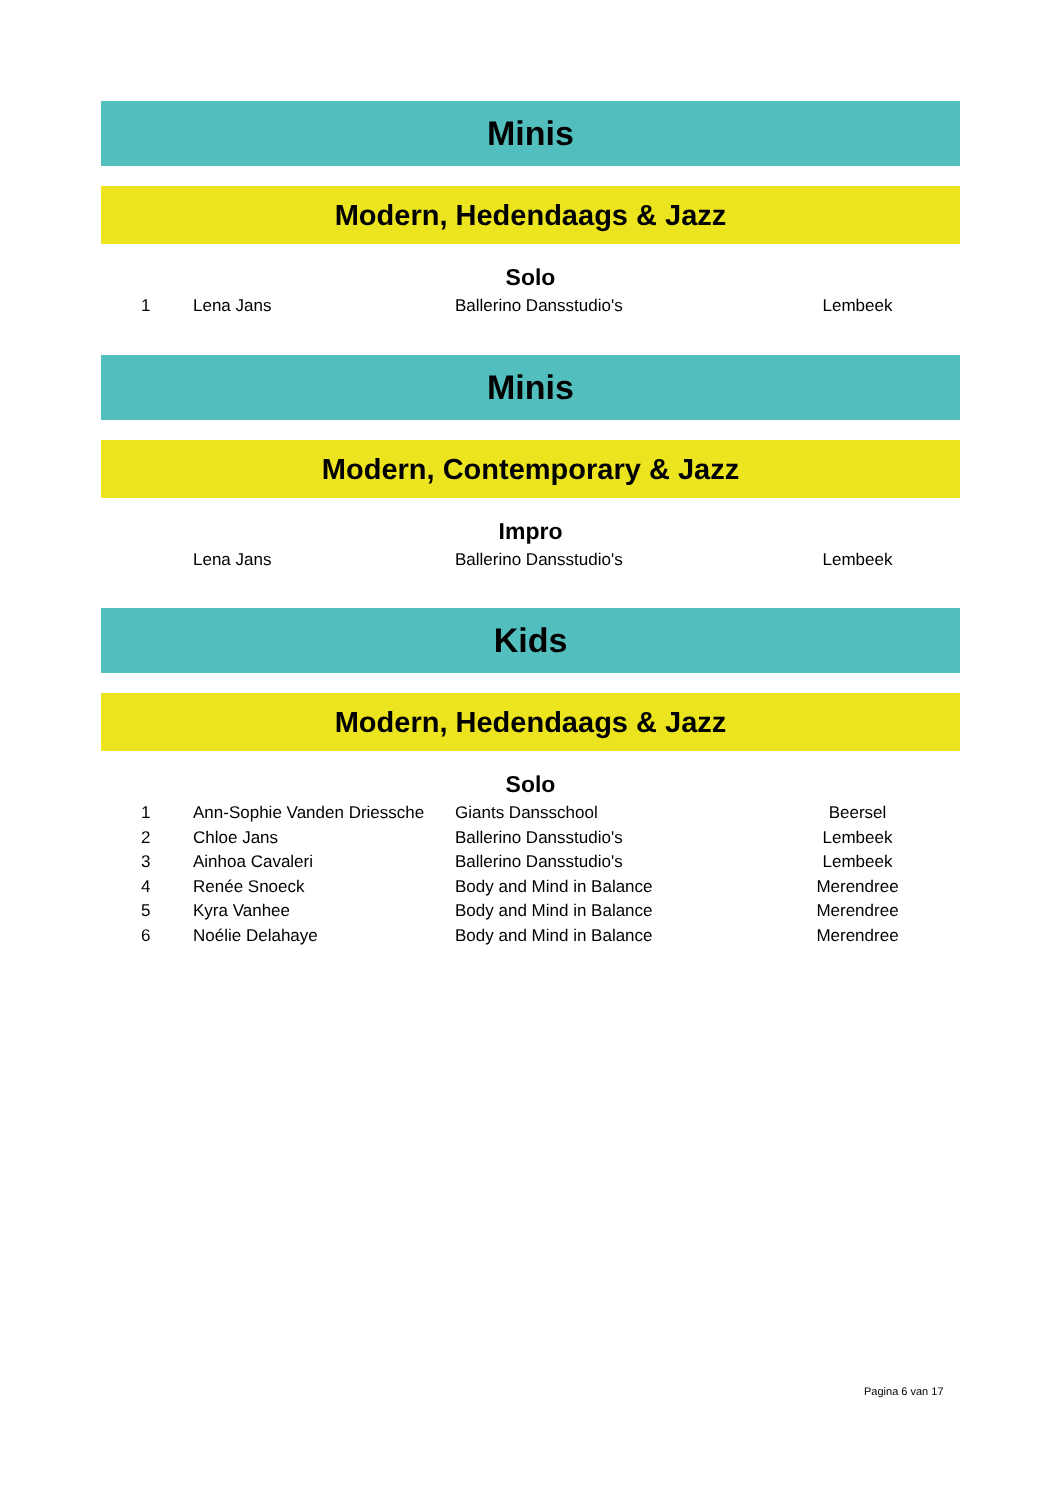Minis
Modern, Hedendaags & Jazz
Solo
| 1 | Lena Jans | Ballerino Dansstudio's | Lembeek |
Minis
Modern, Contemporary & Jazz
Impro
| | Lena Jans | Ballerino Dansstudio's | Lembeek |
Kids
Modern, Hedendaags & Jazz
Solo
| 1 | Ann-Sophie Vanden Driessche | Giants Dansschool | Beersel |
| 2 | Chloe Jans | Ballerino Dansstudio's | Lembeek |
| 3 | Ainhoa Cavaleri | Ballerino Dansstudio's | Lembeek |
| 4 | Renée Snoeck | Body and Mind in Balance | Merendree |
| 5 | Kyra Vanhee | Body and Mind in Balance | Merendree |
| 6 | Noélie Delahaye | Body and Mind in Balance | Merendree |
Pagina 6 van 17